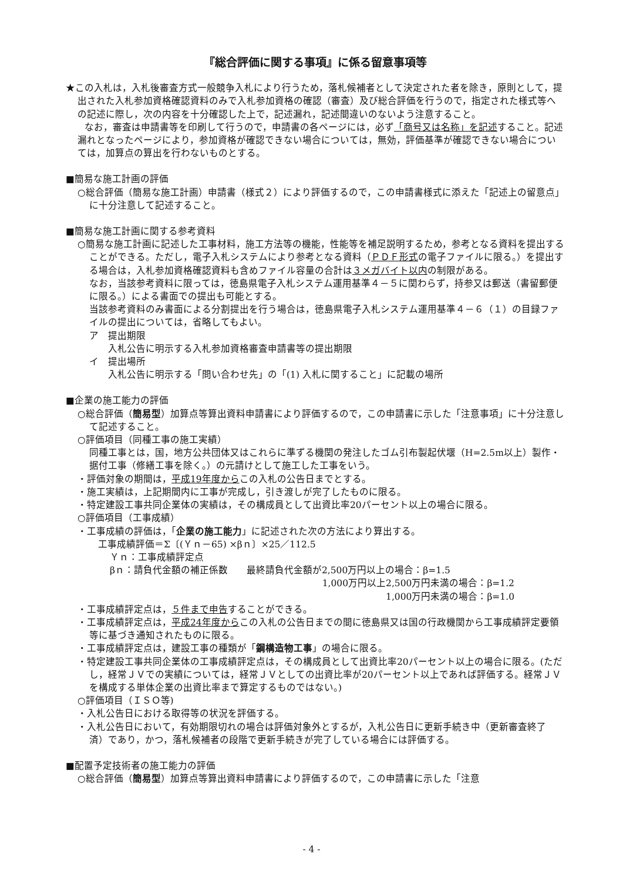『総合評価に関する事項』に係る留意事項等
★この入札は，入札後審査方式一般競争入札により行うため，落札候補者として決定された者を除き，原則として，提出された入札参加資格確認資料のみで入札参加資格の確認（審査）及び総合評価を行うので，指定された様式等への記述に際し，次の内容を十分確認した上で，記述漏れ，記述間違いのないよう注意すること。
　　なお，審査は申請書等を印刷して行うので，申請書の各ページには，必ず「商号又は名称」を記述すること。記述漏れとなったページにより，参加資格が確認できない場合については，無効，評価基準が確認できない場合については，加算点の算出を行わないものとする。
■簡易な施工計画の評価
○総合評価（簡易な施工計画）申請書（様式２）により評価するので，この申請書様式に添えた「記述上の留意点」に十分注意して記述すること。
■簡易な施工計画に関する参考資料
○簡易な施工計画に記述した工事材料，施工方法等の機能，性能等を補足説明するため，参考となる資料を提出することができる。ただし，電子入札システムにより参考となる資料（ＰＤＦ形式の電子ファイルに限る。）を提出する場合は，入札参加資格確認資料も含めファイル容量の合計は３メガバイト以内の制限がある。
なお，当該参考資料に限っては，徳島県電子入札システム運用基準４－５に関わらず，持参又は郵送（書留郵便に限る。）による書面での提出も可能とする。
当該参考資料のみ書面による分割提出を行う場合は，徳島県電子入札システム運用基準４－６（１）の目録ファイルの提出については，省略してもよい。
ア　提出期限
　　入札公告に明示する入札参加資格審査申請書等の提出期限
イ　提出場所
　　入札公告に明示する「問い合わせ先」の「(1) 入札に関すること」に記載の場所
■企業の施工能力の評価
○総合評価（簡易型）加算点等算出資料申請書により評価するので，この申請書に示した「注意事項」に十分注意して記述すること。
○評価項目（同種工事の施工実績）
同種工事とは，国，地方公共団体又はこれらに準ずる機関の発注したゴム引布製起伏堰（H=2.5m以上）製作・ 据付工事（修繕工事を除く。）の元請けとして施工した工事をいう。
・評価対象の期間は，平成19年度からこの入札の公告日までとする。
・施工実績は，上記期間内に工事が完成し，引き渡しが完了したものに限る。
・特定建設工事共同企業体の実績は，その構成員として出資比率20パーセント以上の場合に限る。
○評価項目（工事成績）
・工事成績の評価は，「企業の施工能力」に記述された次の方法により算出する。
工事成績評価＝Σ〔(Ｙｎ－65) ×βｎ〕×25／112.5
Ｙｎ：工事成績評定点
βｎ：請負代金額の補正係数　　最終請負代金額が2,500万円以上の場合：β=1.5
1,000万円以上2,500万円未満の場合：β=1.2
1,000万円未満の場合：β=1.0
・工事成績評定点は，５件まで申告することができる。
・工事成績評定点は，平成24年度からこの入札の公告日までの間に徳島県又は国の行政機関から工事成績評定要領等に基づき通知されたものに限る。
・工事成績評定点は，建設工事の種類が「鋼構造物工事」の場合に限る。
・特定建設工事共同企業体の工事成績評定点は，その構成員として出資比率20パーセント以上の場合に限る。(ただし，経常ＪＶでの実績については，経常ＪＶとしての出資比率が20パーセント以上であれば評価する。経常ＪＶを構成する単体企業の出資比率まで算定するものではない。)
○評価項目（ＩＳＯ等)
・入札公告日における取得等の状況を評価する。
・入札公告日において，有効期限切れの場合は評価対象外とするが，入札公告日に更新手続き中（更新審査終了済）であり，かつ，落札候補者の段階で更新手続きが完了している場合には評価する。
■配置予定技術者の施工能力の評価
○総合評価（簡易型）加算点等算出資料申請書により評価するので，この申請書に示した「注意
- 4 -